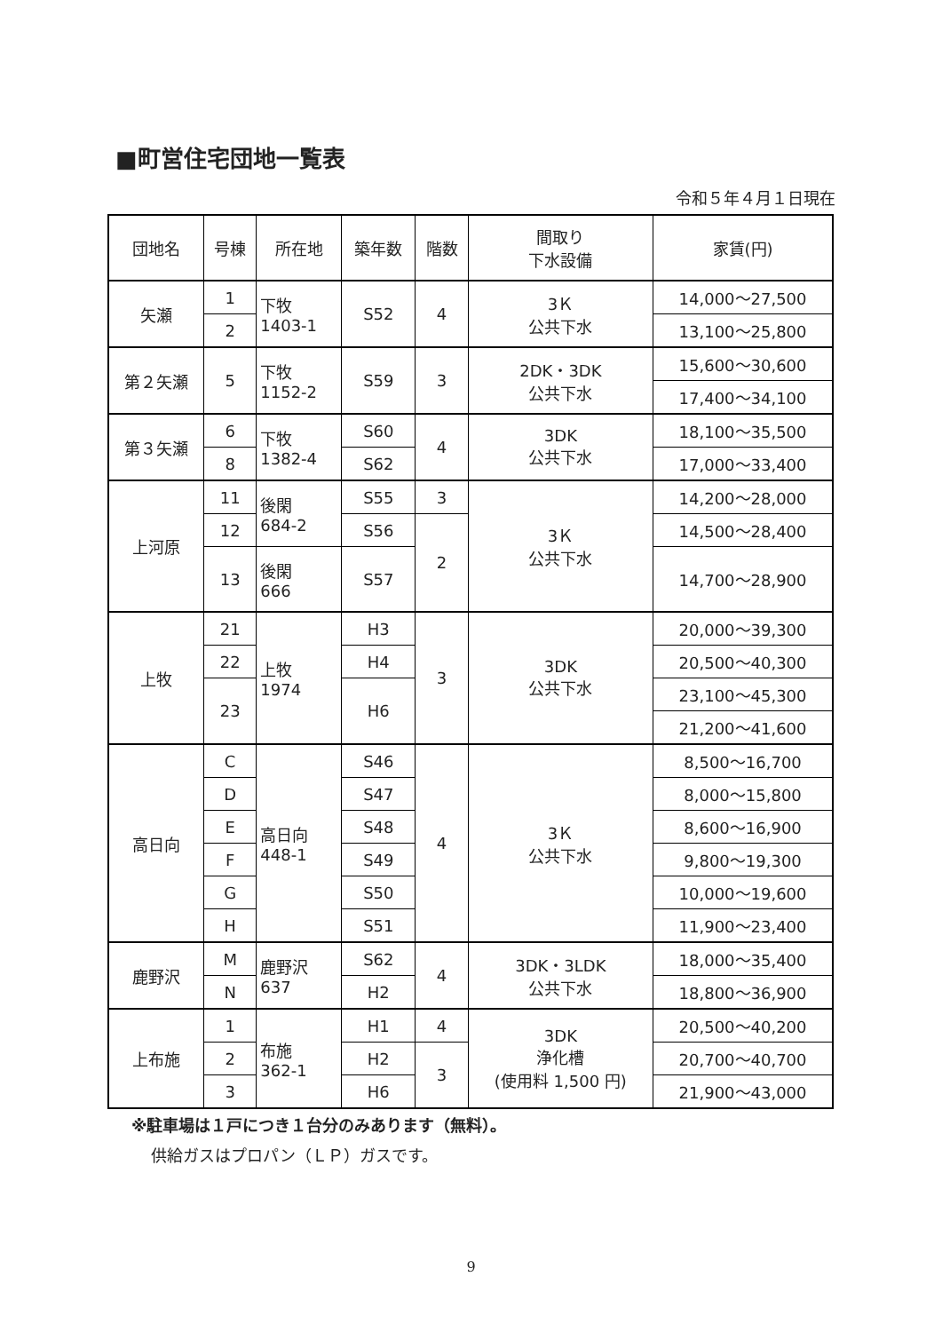■町営住宅団地一覧表
令和５年４月１日現在
| 団地名 | 号棟 | 所在地 | 築年数 | 階数 | 間取り 下水設備 | 家賃(円) |
| --- | --- | --- | --- | --- | --- | --- |
| 矢瀬 | 1 | 下牧 1403-1 | S52 | 4 | 3Ｋ 公共下水 | 14,000～27,500 |
| | 2 | | | | | 13,100～25,800 |
| 第２矢瀬 | 5 | 下牧 1152-2 | S59 | 3 | 2DK・3DK 公共下水 | 15,600～30,600 |
| | | | | | | 17,400～34,100 |
| 第３矢瀬 | 6 | 下牧 1382-4 | S60 | 4 | 3DK 公共下水 | 18,100～35,500 |
| | 8 | | S62 | | | 17,000～33,400 |
| 上河原 | 11 | 後閑 684-2 | S55 | 3 | 3Ｋ 公共下水 | 14,200～28,000 |
| | 12 | | S56 | 2 | | 14,500～28,400 |
| | 13 | 後閑 666 | S57 | | | 14,700～28,900 |
| 上牧 | 21 | 上牧 1974 | H3 | 3 | 3DK 公共下水 | 20,000～39,300 |
| | 22 | | H4 | | | 20,500～40,300 |
| | 23 | | H6 | | | 23,100～45,300 |
| | | | | | | 21,200～41,600 |
| 高日向 | C | 高日向 448-1 | S46 | 4 | 3Ｋ 公共下水 | 8,500～16,700 |
| | D | | S47 | | | 8,000～15,800 |
| | E | | S48 | | | 8,600～16,900 |
| | F | | S49 | | | 9,800～19,300 |
| | G | | S50 | | | 10,000～19,600 |
| | H | | S51 | | | 11,900～23,400 |
| 鹿野沢 | M | 鹿野沢 637 | S62 | 4 | 3DK・3LDK 公共下水 | 18,000～35,400 |
| | N | | H2 | | | 18,800～36,900 |
| 上布施 | 1 | 布施 362-1 | H1 | 4 | 3DK 浄化槽 (使用料 1,500 円) | 20,500～40,200 |
| | 2 | | H2 | 3 | | 20,700～40,700 |
| | 3 | | H6 | | | 21,900～43,000 |
※駐車場は１戸につき１台分のみあります（無料）。
供給ガスはプロパン（ＬＰ）ガスです。
9